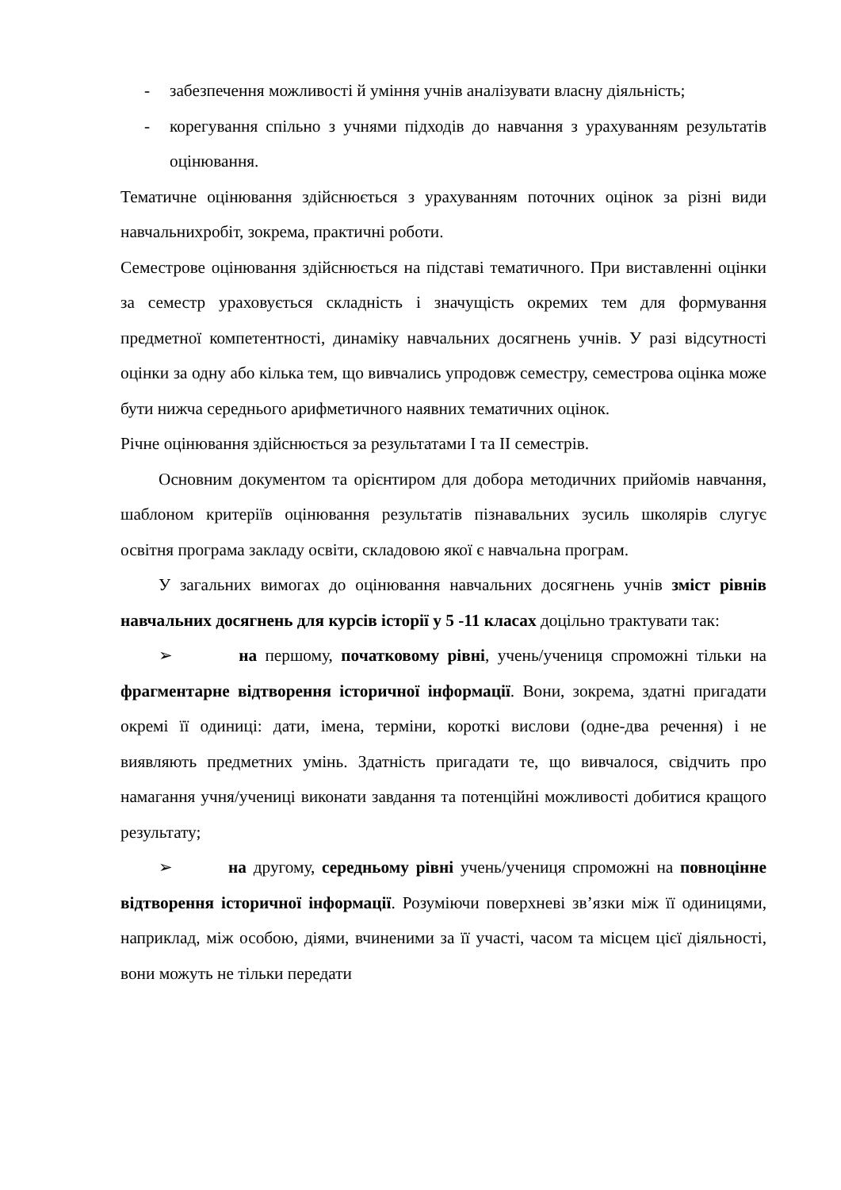- забезпечення можливості й уміння учнів аналізувати власну діяльність;
- корегування спільно з учнями підходів до навчання з урахуванням результатів оцінювання.
Тематичне оцінювання здійснюється з урахуванням поточних оцінок за різні види навчальнихробіт, зокрема, практичні роботи.
Семестрове оцінювання здійснюється на підставі тематичного. При виставленні оцінки за семестр ураховується складність і значущість окремих тем для формування предметної компетентності, динаміку навчальних досягнень учнів. У разі відсутності оцінки за одну або кілька тем, що вивчались упродовж семестру, семестрова оцінка може бути нижча середнього арифметичного наявних тематичних оцінок.
Річне оцінювання здійснюється за результатами І та ІІ семестрів.
Основним документом та орієнтиром для добора методичних прийомів навчання, шаблоном критеріїв оцінювання результатів пізнавальних зусиль школярів слугує освітня програма закладу освіти, складовою якої є навчальна програм.
У загальних вимогах до оцінювання навчальних досягнень учнів зміст рівнів навчальних досягнень для курсів історії у 5 -11 класах доцільно трактувати так:
➢ на першому, початковому рівні, учень/учениця спроможні тільки на фрагментарне відтворення історичної інформації. Вони, зокрема, здатні пригадати окремі її одиниці: дати, імена, терміни, короткі вислови (одне-два речення) і не виявляють предметних умінь. Здатність пригадати те, що вивчалося, свідчить про намагання учня/учениці виконати завдання та потенційні можливості добитися кращого результату;
➢ на другому, середньому рівні учень/учениця спроможні на повноцінне відтворення історичної інформації. Розуміючи поверхневі зв’язки між її одиницями, наприклад, між особою, діями, вчиненими за її участі, часом та місцем цієї діяльності, вони можуть не тільки передати